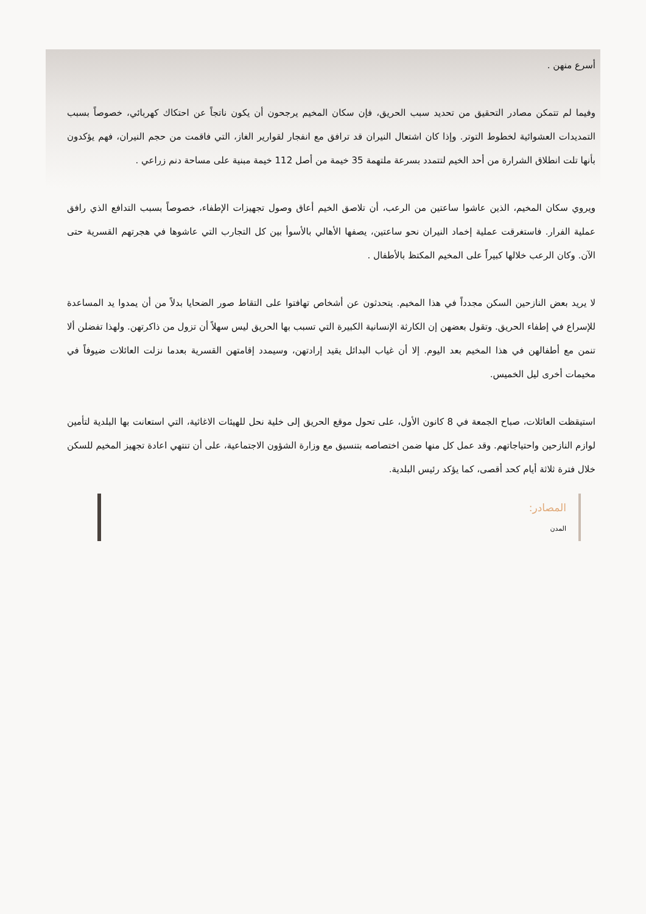أسرع منهن .
وفيما لم تتمكن مصادر التحقيق من تحديد سبب الحريق، فإن سكان المخيم يرجحون أن يكون ناتجاً عن احتكاك كهربائي، خصوصاً بسبب التمديدات العشوائية لخطوط التوتر. وإذا كان اشتعال النيران قد ترافق مع انفجار لقوارير الغاز، التي فاقمت من حجم النيران، فهم يؤكدون بأنها تلت انطلاق الشرارة من أحد الخيم لتتمدد بسرعة ملتهمة 35 خيمة من أصل 112 خيمة مبنية على مساحة دنم زراعي .
ويروي سكان المخيم، الذين عاشوا ساعتين من الرعب، أن تلاصق الخيم أعاق وصول تجهيزات الإطفاء، خصوصاً بسبب التدافع الذي رافق عملية الفرار. فاستغرقت عملية إخماد النيران نحو ساعتين، يصفها الأهالي بالأسوأ بين كل التجارب التي عاشوها في هجرتهم القسرية حتى الآن. وكان الرعب خلالها كبيراً على المخيم المكتظ بالأطفال .
لا يريد بعض النازحين السكن مجدداً في هذا المخيم. يتحدثون عن أشخاص تهافتوا على التقاط صور الضحايا بدلاً من أن يمدوا يد المساعدة للإسراع في إطفاء الحريق. وتقول بعضهن إن الكارثة الإنسانية الكبيرة التي تسبب بها الحريق ليس سهلاً أن تزول من ذاكرتهن. ولهذا تفضلن ألا تنمن مع أطفالهن في هذا المخيم بعد اليوم. إلا أن غياب البدائل يقيد إرادتهن، وسيمدد إقامتهن القسرية بعدما نزلت العائلات ضيوفاً في مخيمات أخرى ليل الخميس.
استيقظت العائلات، صباح الجمعة في 8 كانون الأول، على تحول موقع الحريق إلى خلية نحل للهيئات الاغاثية، التي استعانت بها البلدية لتأمين لوازم النازحين واحتياجاتهم. وقد عمل كل منها ضمن اختصاصه بتنسيق مع وزارة الشؤون الاجتماعية، على أن تنتهي اعادة تجهيز المخيم للسكن خلال فترة ثلاثة أيام كحد أقصى، كما يؤكد رئيس البلدية.
المصادر:
المدن